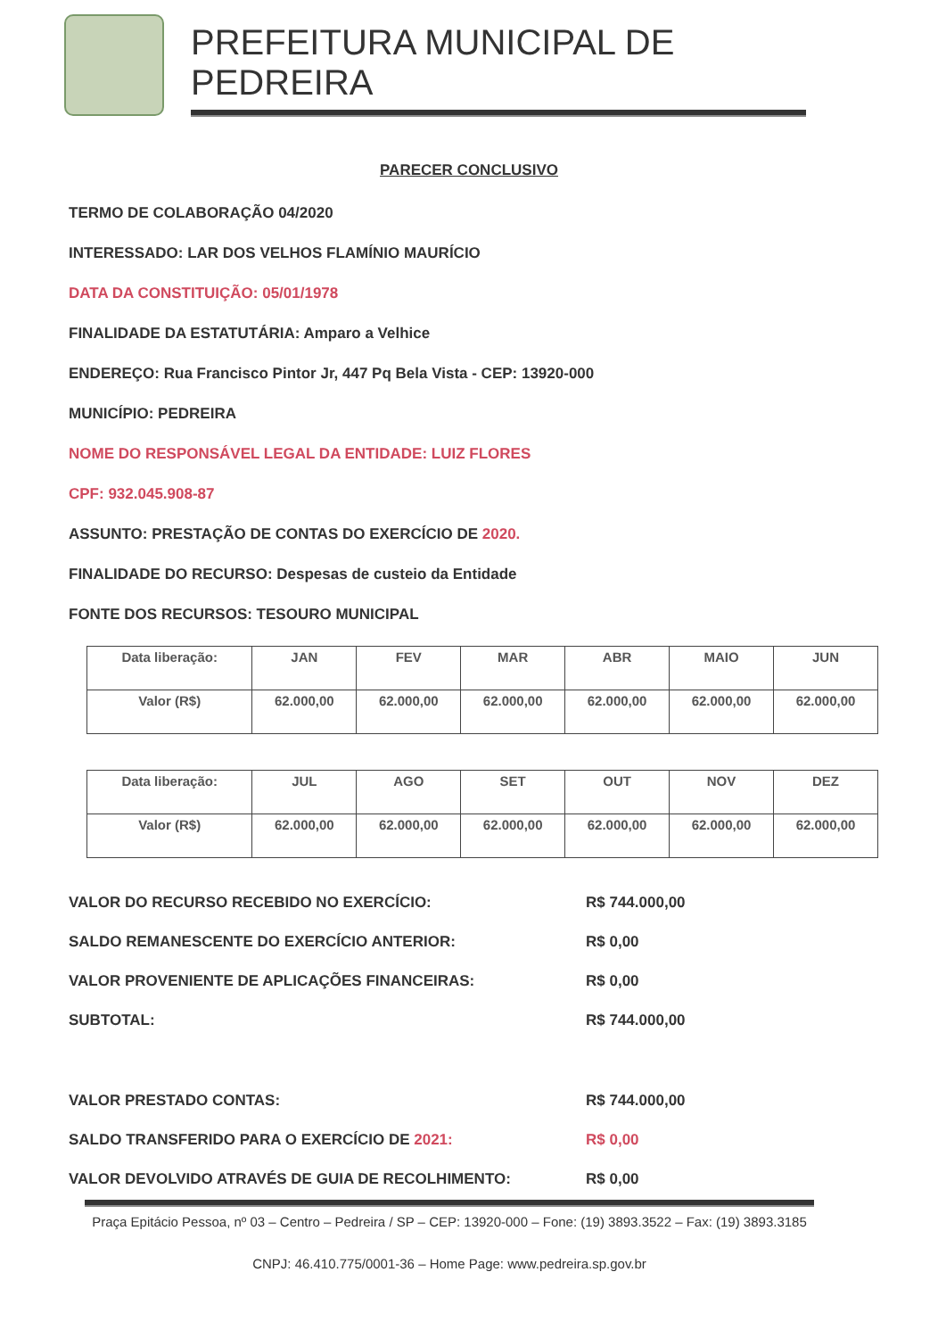PREFEITURA MUNICIPAL DE PEDREIRA
PARECER CONCLUSIVO
TERMO DE COLABORAÇÃO 04/2020
INTERESSADO: LAR DOS VELHOS FLAMÍNIO MAURÍCIO
DATA DA CONSTITUIÇÃO: 05/01/1978
FINALIDADE DA ESTATUTÁRIA: Amparo a Velhice
ENDEREÇO: Rua Francisco Pintor Jr, 447 Pq Bela Vista - CEP: 13920-000
MUNICÍPIO: PEDREIRA
NOME DO RESPONSÁVEL LEGAL DA ENTIDADE: LUIZ FLORES
CPF: 932.045.908-87
ASSUNTO: PRESTAÇÃO DE CONTAS DO EXERCÍCIO DE 2020.
FINALIDADE DO RECURSO: Despesas de custeio da Entidade
FONTE DOS RECURSOS: TESOURO MUNICIPAL
| Data liberação: | JAN | FEV | MAR | ABR | MAIO | JUN |
| Valor (R$) | 62.000,00 | 62.000,00 | 62.000,00 | 62.000,00 | 62.000,00 | 62.000,00 |
| Data liberação: | JUL | AGO | SET | OUT | NOV | DEZ |
| Valor (R$) | 62.000,00 | 62.000,00 | 62.000,00 | 62.000,00 | 62.000,00 | 62.000,00 |
VALOR DO RECURSO RECEBIDO NO EXERCÍCIO: R$ 744.000,00
SALDO REMANESCENTE DO EXERCÍCIO ANTERIOR: R$ 0,00
VALOR PROVENIENTE DE APLICAÇÕES FINANCEIRAS: R$ 0,00
SUBTOTAL: R$ 744.000,00
VALOR PRESTADO CONTAS: R$ 744.000,00
SALDO TRANSFERIDO PARA O EXERCÍCIO DE 2021: R$ 0,00
VALOR DEVOLVIDO ATRAVÉS DE GUIA DE RECOLHIMENTO: R$ 0,00
Praça Epitácio Pessoa, nº 03 – Centro – Pedreira / SP – CEP: 13920-000 – Fone: (19) 3893.3522 – Fax: (19) 3893.3185
CNPJ: 46.410.775/0001-36 – Home Page: www.pedreira.sp.gov.br